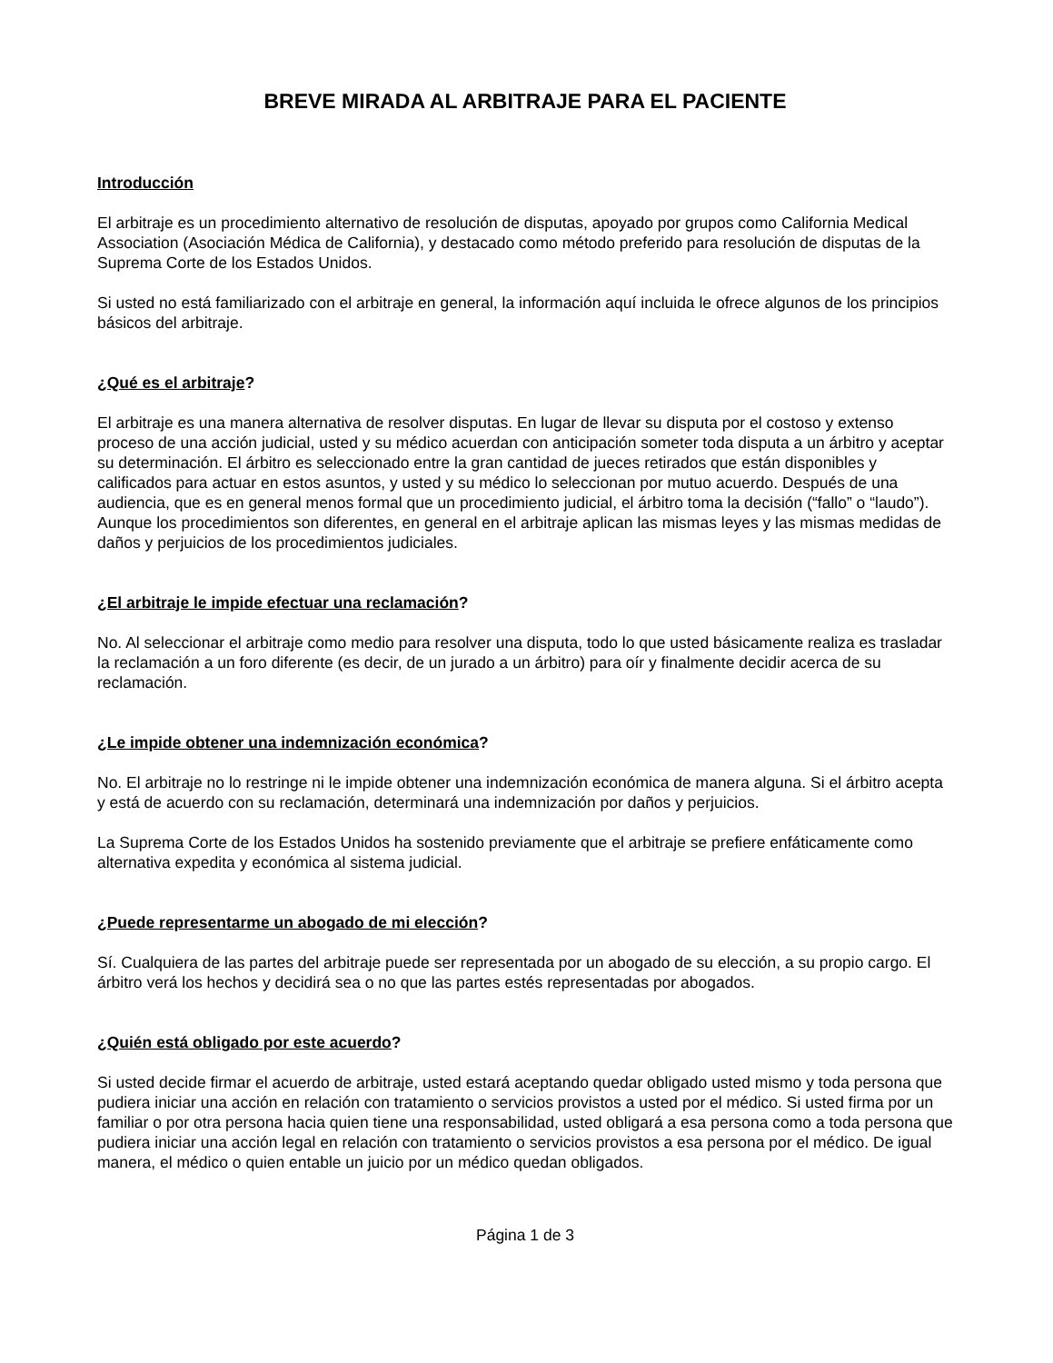BREVE MIRADA AL ARBITRAJE PARA EL PACIENTE
Introducción
El arbitraje es un procedimiento alternativo de resolución de disputas, apoyado por grupos como California Medical Association (Asociación Médica de California), y destacado como método preferido para resolución de disputas de la Suprema Corte de los Estados Unidos.
Si usted no está familiarizado con el arbitraje en general, la información aquí incluida le ofrece algunos de los principios básicos del arbitraje.
¿Qué es el arbitraje?
El arbitraje es una manera alternativa de resolver disputas. En lugar de llevar su disputa por el costoso y extenso proceso de una acción judicial, usted y su médico acuerdan con anticipación someter toda disputa a un árbitro y aceptar su determinación. El árbitro es seleccionado entre la gran cantidad de jueces retirados que están disponibles y calificados para actuar en estos asuntos, y usted y su médico lo seleccionan por mutuo acuerdo. Después de una audiencia, que es en general menos formal que un procedimiento judicial, el árbitro toma la decisión (“fallo” o “laudo”). Aunque los procedimientos son diferentes, en general en el arbitraje aplican las mismas leyes y las mismas medidas de daños y perjuicios de los procedimientos judiciales.
¿El arbitraje le impide efectuar una reclamación?
No. Al seleccionar el arbitraje como medio para resolver una disputa, todo lo que usted básicamente realiza es trasladar la reclamación a un foro diferente (es decir, de un jurado a un árbitro) para oír y finalmente decidir acerca de su reclamación.
¿Le impide obtener una indemnización económica?
No. El arbitraje no lo restringe ni le impide obtener una indemnización económica de manera alguna. Si el árbitro acepta y está de acuerdo con su reclamación, determinará una indemnización por daños y perjuicios.
La Suprema Corte de los Estados Unidos ha sostenido previamente que el arbitraje se prefiere enfáticamente como alternativa expedita y económica al sistema judicial.
¿Puede representarme un abogado de mi elección?
Sí. Cualquiera de las partes del arbitraje puede ser representada por un abogado de su elección, a su propio cargo. El árbitro verá los hechos y decidirá sea o no que las partes estés representadas por abogados.
¿Quién está obligado por este acuerdo?
Si usted decide firmar el acuerdo de arbitraje, usted estará aceptando quedar obligado usted mismo y toda persona que pudiera iniciar una acción en relación con tratamiento o servicios provistos a usted por el médico. Si usted firma por un familiar o por otra persona hacia quien tiene una responsabilidad, usted obligará a esa persona como a toda persona que pudiera iniciar una acción legal en relación con tratamiento o servicios provistos a esa persona por el médico. De igual manera, el médico o quien entable un juicio por un médico quedan obligados.
Página 1 de 3